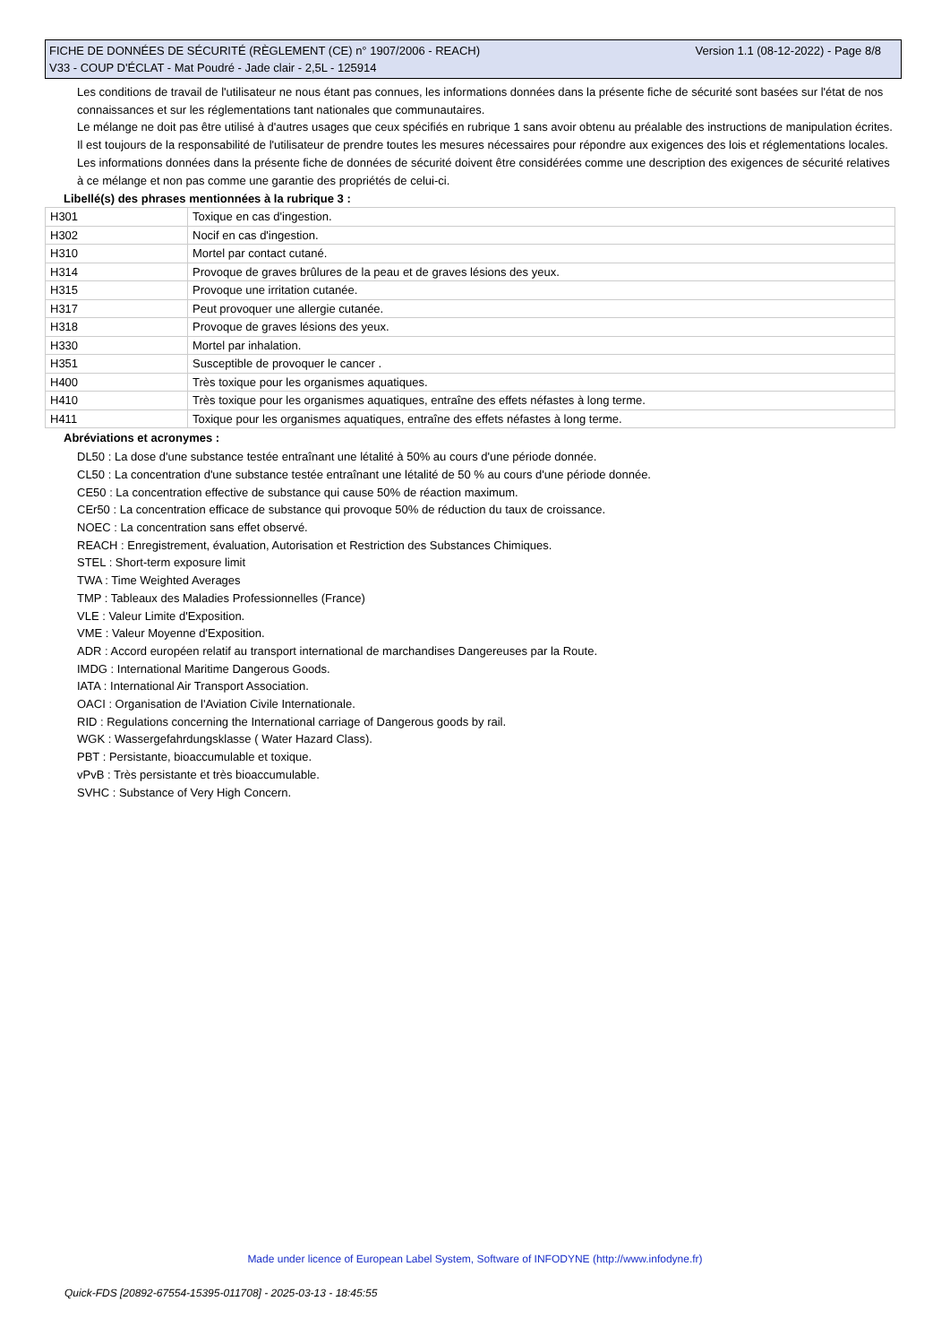Version 1.1 (08-12-2022) - Page 8/8 FICHE DE DONNÉES DE SÉCURITÉ (RÈGLEMENT (CE) n° 1907/2006 - REACH)
V33 - COUP D'ÉCLAT - Mat Poudré - Jade clair - 2,5L - 125914
Les conditions de travail de l'utilisateur ne nous étant pas connues, les informations données dans la présente fiche de sécurité sont basées sur l'état de nos connaissances et sur les réglementations tant nationales que communautaires.
Le mélange ne doit pas être utilisé à d'autres usages que ceux spécifiés en rubrique 1 sans avoir obtenu au préalable des instructions de manipulation écrites.
Il est toujours de la responsabilité de l'utilisateur de prendre toutes les mesures nécessaires pour répondre aux exigences des lois et réglementations locales.
Les informations données dans la présente fiche de données de sécurité doivent être considérées comme une description des exigences de sécurité relatives à ce mélange et non pas comme une garantie des propriétés de celui-ci.
Libellé(s) des phrases mentionnées à la rubrique 3 :
| H301 | Toxique en cas d'ingestion. |
| H302 | Nocif en cas d'ingestion. |
| H310 | Mortel par contact cutané. |
| H314 | Provoque de graves brûlures de la peau et de graves lésions des yeux. |
| H315 | Provoque une irritation cutanée. |
| H317 | Peut provoquer une allergie cutanée. |
| H318 | Provoque de graves lésions des yeux. |
| H330 | Mortel par inhalation. |
| H351 | Susceptible de provoquer le cancer . |
| H400 | Très toxique pour les organismes aquatiques. |
| H410 | Très toxique pour les organismes aquatiques, entraîne des effets néfastes à long terme. |
| H411 | Toxique pour les organismes aquatiques, entraîne des effets néfastes à long terme. |
Abréviations et acronymes :
DL50 : La dose d'une substance testée entraînant une létalité à 50% au cours d'une période donnée.
CL50 : La concentration d'une substance testée entraînant une létalité de 50 % au cours d'une période donnée.
CE50 : La concentration effective de substance qui cause 50% de réaction maximum.
CEr50 : La concentration efficace de substance qui provoque 50% de réduction du taux de croissance.
NOEC : La concentration sans effet observé.
REACH : Enregistrement, évaluation, Autorisation et Restriction des Substances Chimiques.
STEL : Short-term exposure limit
TWA : Time Weighted Averages
TMP : Tableaux des Maladies Professionnelles (France)
VLE : Valeur Limite d'Exposition.
VME : Valeur Moyenne d'Exposition.
ADR : Accord européen relatif au transport international de marchandises Dangereuses par la Route.
IMDG : International Maritime Dangerous Goods.
IATA : International Air Transport Association.
OACI : Organisation de l'Aviation Civile Internationale.
RID : Regulations concerning the International carriage of Dangerous goods by rail.
WGK : Wassergefahrdungsklasse ( Water Hazard Class).
PBT : Persistante, bioaccumulable et toxique.
vPvB : Très persistante et très bioaccumulable.
SVHC : Substance of Very High Concern.
Made under licence of European Label System, Software of INFODYNE (http://www.infodyne.fr)
Quick-FDS [20892-67554-15395-011708] - 2025-03-13 - 18:45:55